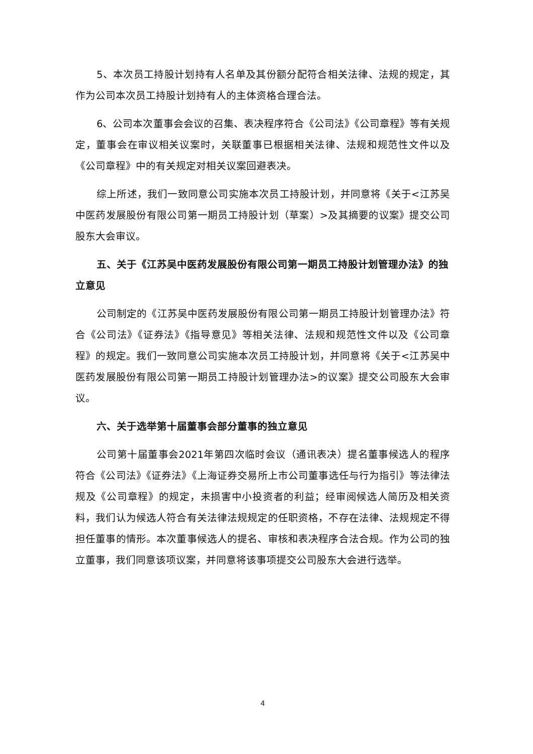5、本次员工持股计划持有人名单及其份额分配符合相关法律、法规的规定，其作为公司本次员工持股计划持有人的主体资格合理合法。
6、公司本次董事会会议的召集、表决程序符合《公司法》《公司章程》等有关规定，董事会在审议相关议案时，关联董事已根据相关法律、法规和规范性文件以及《公司章程》中的有关规定对相关议案回避表决。
综上所述，我们一致同意公司实施本次员工持股计划，并同意将《关于<江苏吴中医药发展股份有限公司第一期员工持股计划（草案）>及其摘要的议案》提交公司股东大会审议。
五、关于《江苏吴中医药发展股份有限公司第一期员工持股计划管理办法》的独立意见
公司制定的《江苏吴中医药发展股份有限公司第一期员工持股计划管理办法》符合《公司法》《证券法》《指导意见》等相关法律、法规和规范性文件以及《公司章程》的规定。我们一致同意公司实施本次员工持股计划，并同意将《关于<江苏吴中医药发展股份有限公司第一期员工持股计划管理办法>的议案》提交公司股东大会审议。
六、关于选举第十届董事会部分董事的独立意见
公司第十届董事会2021年第四次临时会议（通讯表决）提名董事候选人的程序符合《公司法》《证券法》《上海证券交易所上市公司董事选任与行为指引》等法律法规及《公司章程》的规定，未损害中小投资者的利益；经审阅候选人简历及相关资料，我们认为候选人符合有关法律法规规定的任职资格，不存在法律、法规规定不得担任董事的情形。本次董事候选人的提名、审核和表决程序合法合规。作为公司的独立董事，我们同意该项议案，并同意将该事项提交公司股东大会进行选举。
4